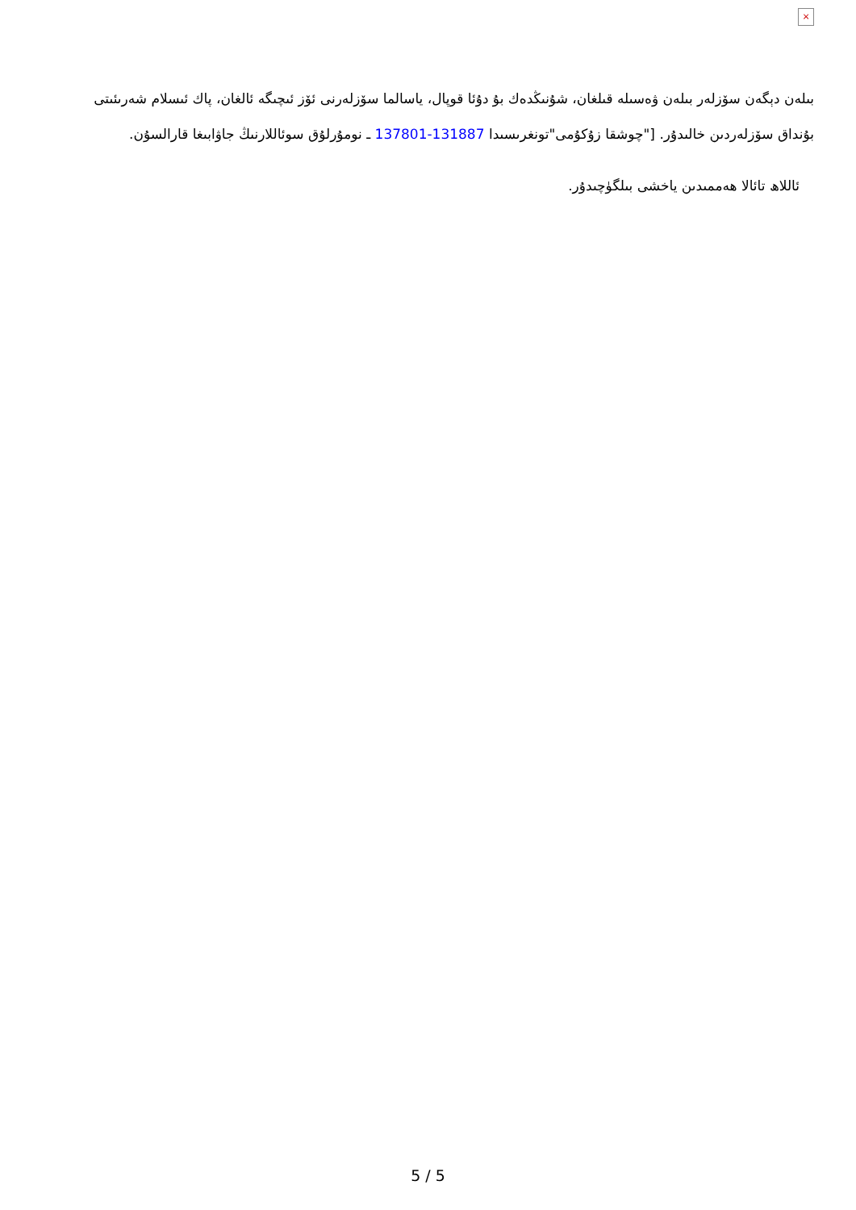×
بىلەن دېگەن سۆزلەر بىلەن ۋەسىلە قىلغان، شۇنىڭدەك بۇ دۇئا قوپال، ياسالما سۆزلەرنى ئۆز ئىچىگە ئالغان، پاك ئىسلام شەرىئىتى بۇنداق سۆزلەردىن خالىدۇر. ["چوشقا زۇكۇمى"تونغرىسىدا 131887-137801 ـ نومۇرلۇق سوئاللارنىڭ جاۋابىغا قارالسۇن.
ئاللاھ تائالا ھەممىدىن ياخشى بىلگۈچىدۇر.
5 / 5